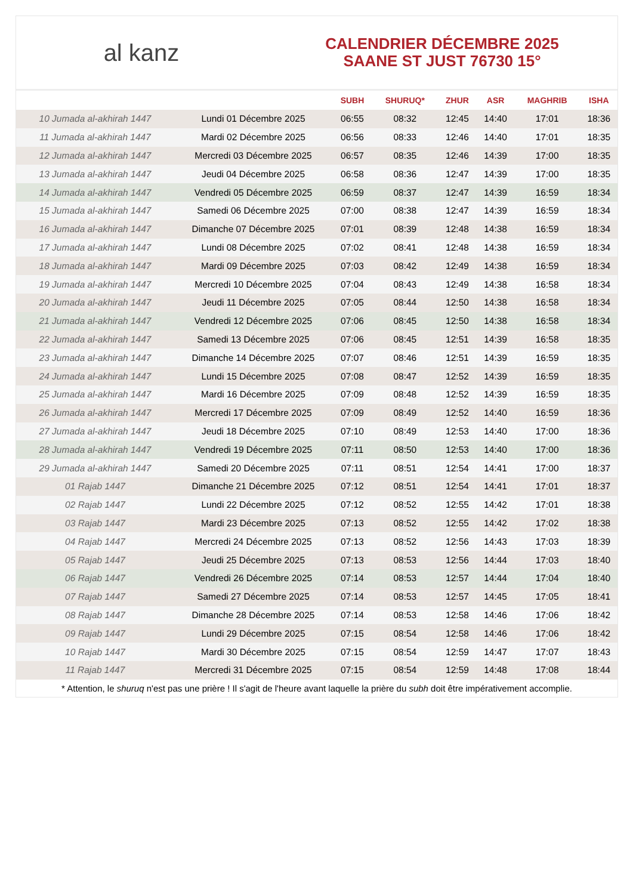al kanz
CALENDRIER DÉCEMBRE 2025
SAANE ST JUST 76730 15°
| | | SUBH | SHURUQ* | ZHUR | ASR | MAGHRIB | ISHA |
| --- | --- | --- | --- | --- | --- | --- | --- |
| 10 Jumada al-akhirah 1447 | Lundi 01 Décembre 2025 | 06:55 | 08:32 | 12:45 | 14:40 | 17:01 | 18:36 |
| 11 Jumada al-akhirah 1447 | Mardi 02 Décembre 2025 | 06:56 | 08:33 | 12:46 | 14:40 | 17:01 | 18:35 |
| 12 Jumada al-akhirah 1447 | Mercredi 03 Décembre 2025 | 06:57 | 08:35 | 12:46 | 14:39 | 17:00 | 18:35 |
| 13 Jumada al-akhirah 1447 | Jeudi 04 Décembre 2025 | 06:58 | 08:36 | 12:47 | 14:39 | 17:00 | 18:35 |
| 14 Jumada al-akhirah 1447 | Vendredi 05 Décembre 2025 | 06:59 | 08:37 | 12:47 | 14:39 | 16:59 | 18:34 |
| 15 Jumada al-akhirah 1447 | Samedi 06 Décembre 2025 | 07:00 | 08:38 | 12:47 | 14:39 | 16:59 | 18:34 |
| 16 Jumada al-akhirah 1447 | Dimanche 07 Décembre 2025 | 07:01 | 08:39 | 12:48 | 14:38 | 16:59 | 18:34 |
| 17 Jumada al-akhirah 1447 | Lundi 08 Décembre 2025 | 07:02 | 08:41 | 12:48 | 14:38 | 16:59 | 18:34 |
| 18 Jumada al-akhirah 1447 | Mardi 09 Décembre 2025 | 07:03 | 08:42 | 12:49 | 14:38 | 16:59 | 18:34 |
| 19 Jumada al-akhirah 1447 | Mercredi 10 Décembre 2025 | 07:04 | 08:43 | 12:49 | 14:38 | 16:58 | 18:34 |
| 20 Jumada al-akhirah 1447 | Jeudi 11 Décembre 2025 | 07:05 | 08:44 | 12:50 | 14:38 | 16:58 | 18:34 |
| 21 Jumada al-akhirah 1447 | Vendredi 12 Décembre 2025 | 07:06 | 08:45 | 12:50 | 14:38 | 16:58 | 18:34 |
| 22 Jumada al-akhirah 1447 | Samedi 13 Décembre 2025 | 07:06 | 08:45 | 12:51 | 14:39 | 16:58 | 18:35 |
| 23 Jumada al-akhirah 1447 | Dimanche 14 Décembre 2025 | 07:07 | 08:46 | 12:51 | 14:39 | 16:59 | 18:35 |
| 24 Jumada al-akhirah 1447 | Lundi 15 Décembre 2025 | 07:08 | 08:47 | 12:52 | 14:39 | 16:59 | 18:35 |
| 25 Jumada al-akhirah 1447 | Mardi 16 Décembre 2025 | 07:09 | 08:48 | 12:52 | 14:39 | 16:59 | 18:35 |
| 26 Jumada al-akhirah 1447 | Mercredi 17 Décembre 2025 | 07:09 | 08:49 | 12:52 | 14:40 | 16:59 | 18:36 |
| 27 Jumada al-akhirah 1447 | Jeudi 18 Décembre 2025 | 07:10 | 08:49 | 12:53 | 14:40 | 17:00 | 18:36 |
| 28 Jumada al-akhirah 1447 | Vendredi 19 Décembre 2025 | 07:11 | 08:50 | 12:53 | 14:40 | 17:00 | 18:36 |
| 29 Jumada al-akhirah 1447 | Samedi 20 Décembre 2025 | 07:11 | 08:51 | 12:54 | 14:41 | 17:00 | 18:37 |
| 01 Rajab 1447 | Dimanche 21 Décembre 2025 | 07:12 | 08:51 | 12:54 | 14:41 | 17:01 | 18:37 |
| 02 Rajab 1447 | Lundi 22 Décembre 2025 | 07:12 | 08:52 | 12:55 | 14:42 | 17:01 | 18:38 |
| 03 Rajab 1447 | Mardi 23 Décembre 2025 | 07:13 | 08:52 | 12:55 | 14:42 | 17:02 | 18:38 |
| 04 Rajab 1447 | Mercredi 24 Décembre 2025 | 07:13 | 08:52 | 12:56 | 14:43 | 17:03 | 18:39 |
| 05 Rajab 1447 | Jeudi 25 Décembre 2025 | 07:13 | 08:53 | 12:56 | 14:44 | 17:03 | 18:40 |
| 06 Rajab 1447 | Vendredi 26 Décembre 2025 | 07:14 | 08:53 | 12:57 | 14:44 | 17:04 | 18:40 |
| 07 Rajab 1447 | Samedi 27 Décembre 2025 | 07:14 | 08:53 | 12:57 | 14:45 | 17:05 | 18:41 |
| 08 Rajab 1447 | Dimanche 28 Décembre 2025 | 07:14 | 08:53 | 12:58 | 14:46 | 17:06 | 18:42 |
| 09 Rajab 1447 | Lundi 29 Décembre 2025 | 07:15 | 08:54 | 12:58 | 14:46 | 17:06 | 18:42 |
| 10 Rajab 1447 | Mardi 30 Décembre 2025 | 07:15 | 08:54 | 12:59 | 14:47 | 17:07 | 18:43 |
| 11 Rajab 1447 | Mercredi 31 Décembre 2025 | 07:15 | 08:54 | 12:59 | 14:48 | 17:08 | 18:44 |
* Attention, le shuruq n'est pas une prière ! Il s'agit de l'heure avant laquelle la prière du subh doit être impérativement accomplie.